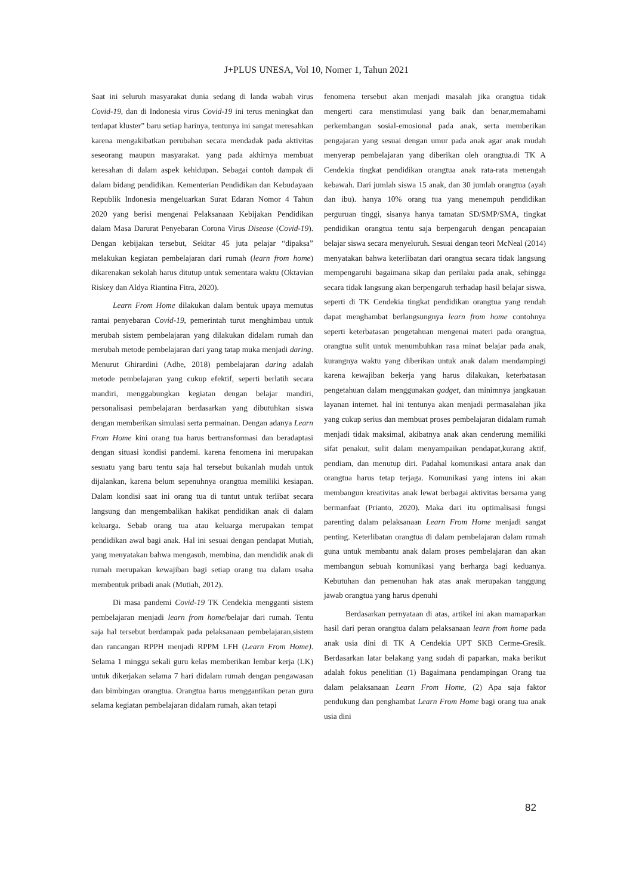J+PLUS UNESA, Vol 10, Nomer 1, Tahun 2021
Saat ini seluruh masyarakat dunia sedang di landa wabah virus Covid-19, dan di Indonesia virus Covid-19 ini terus meningkat dan terdapat kluster” baru setiap harinya, tentunya ini sangat meresahkan karena mengakibatkan perubahan secara mendadak pada aktivitas seseorang maupun masyarakat. yang pada akhirnya membuat keresahan di dalam aspek kehidupan. Sebagai contoh dampak di dalam bidang pendidikan. Kementerian Pendidikan dan Kebudayaan Republik Indonesia mengeluarkan Surat Edaran Nomor 4 Tahun 2020 yang berisi mengenai Pelaksanaan Kebijakan Pendidikan dalam Masa Darurat Penyebaran Corona Virus Disease (Covid-19). Dengan kebijakan tersebut, Sekitar 45 juta pelajar “dipaksa” melakukan kegiatan pembelajaran dari rumah (learn from home) dikarenakan sekolah harus ditutup untuk sementara waktu (Oktavian Riskey dan Aldya Riantina Fitra, 2020).
Learn From Home dilakukan dalam bentuk upaya memutus rantai penyebaran Covid-19, pemerintah turut menghimbau untuk merubah sistem pembelajaran yang dilakukan didalam rumah dan merubah metode pembelajaran dari yang tatap muka menjadi daring. Menurut Ghirardini (Adhe, 2018) pembelajaran daring adalah metode pembelajaran yang cukup efektif, seperti berlatih secara mandiri, menggabungkan kegiatan dengan belajar mandiri, personalisasi pembelajaran berdasarkan yang dibutuhkan siswa dengan memberikan simulasi serta permainan. Dengan adanya Learn From Home kini orang tua harus bertransformasi dan beradaptasi dengan situasi kondisi pandemi. karena fenomena ini merupakan sesuatu yang baru tentu saja hal tersebut bukanlah mudah untuk dijalankan, karena belum sepenuhnya orangtua memiliki kesiapan. Dalam kondisi saat ini orang tua di tuntut untuk terlibat secara langsung dan mengembalikan hakikat pendidikan anak di dalam keluarga. Sebab orang tua atau keluarga merupakan tempat pendidikan awal bagi anak. Hal ini sesuai dengan pendapat Mutiah, yang menyatakan bahwa mengasuh, membina, dan mendidik anak di rumah merupakan kewajiban bagi setiap orang tua dalam usaha membentuk pribadi anak (Mutiah, 2012).
Di masa pandemi Covid-19 TK Cendekia mengganti sistem pembelajaran menjadi learn from home/belajar dari rumah. Tentu saja hal tersebut berdampak pada pelaksanaan pembelajaran,sistem dan rancangan RPPH menjadi RPPM LFH (Learn From Home). Selama 1 minggu sekali guru kelas memberikan lembar kerja (LK) untuk dikerjakan selama 7 hari didalam rumah dengan pengawasan dan bimbingan orangtua. Orangtua harus menggantikan peran guru selama kegiatan pembelajaran didalam rumah, akan tetapi
fenomena tersebut akan menjadi masalah jika orangtua tidak mengerti cara menstimulasi yang baik dan benar,memahami perkembangan sosial-emosional pada anak, serta memberikan pengajaran yang sesuai dengan umur pada anak agar anak mudah menyerap pembelajaran yang diberikan oleh orangtua.di TK A Cendekia tingkat pendidikan orangtua anak rata-rata menengah kebawah. Dari jumlah siswa 15 anak, dan 30 jumlah orangtua (ayah dan ibu). hanya 10% orang tua yang menempuh pendidikan perguruan tinggi, sisanya hanya tamatan SD/SMP/SMA, tingkat pendidikan orangtua tentu saja berpengaruh dengan pencapaian belajar siswa secara menyeluruh. Sesuai dengan teori McNeal (2014) menyatakan bahwa keterlibatan dari orangtua secara tidak langsung mempengaruhi bagaimana sikap dan perilaku pada anak, sehingga secara tidak langsung akan berpengaruh terhadap hasil belajar siswa, seperti di TK Cendekia tingkat pendidikan orangtua yang rendah dapat menghambat berlangsungnya learn from home contohnya seperti keterbatasan pengetahuan mengenai materi pada orangtua, orangtua sulit untuk menumbuhkan rasa minat belajar pada anak, kurangnya waktu yang diberikan untuk anak dalam mendampingi karena kewajiban bekerja yang harus dilakukan, keterbatasan pengetahuan dalam menggunakan gadget, dan minimnya jangkauan layanan internet. hal ini tentunya akan menjadi permasalahan jika yang cukup serius dan membuat proses pembelajaran didalam rumah menjadi tidak maksimal, akibatnya anak akan cenderung memiliki sifat penakut, sulit dalam menyampaikan pendapat,kurang aktif, pendiam, dan menutup diri. Padahal komunikasi antara anak dan orangtua harus tetap terjaga. Komunikasi yang intens ini akan membangun kreativitas anak lewat berbagai aktivitas bersama yang bermanfaat (Prianto, 2020). Maka dari itu optimalisasi fungsi parenting dalam pelaksanaan Learn From Home menjadi sangat penting. Keterlibatan orangtua di dalam pembelajaran dalam rumah guna untuk membantu anak dalam proses pembelajaran dan akan membangun sebuah komunikasi yang berharga bagi keduanya. Kebutuhan dan pemenuhan hak atas anak merupakan tanggung jawab orangtua yang harus dpenuhi
Berdasarkan pernyataan di atas, artikel ini akan mamaparkan hasil dari peran orangtua dalam pelaksanaan learn from home pada anak usia dini di TK A Cendekia UPT SKB Cerme-Gresik. Berdasarkan latar belakang yang sudah di paparkan, maka berikut adalah fokus penelitian (1) Bagaimana pendampingan Orang tua dalam pelaksanaan Learn From Home, (2) Apa saja faktor pendukung dan penghambat Learn From Home bagi orang tua anak usia dini
82